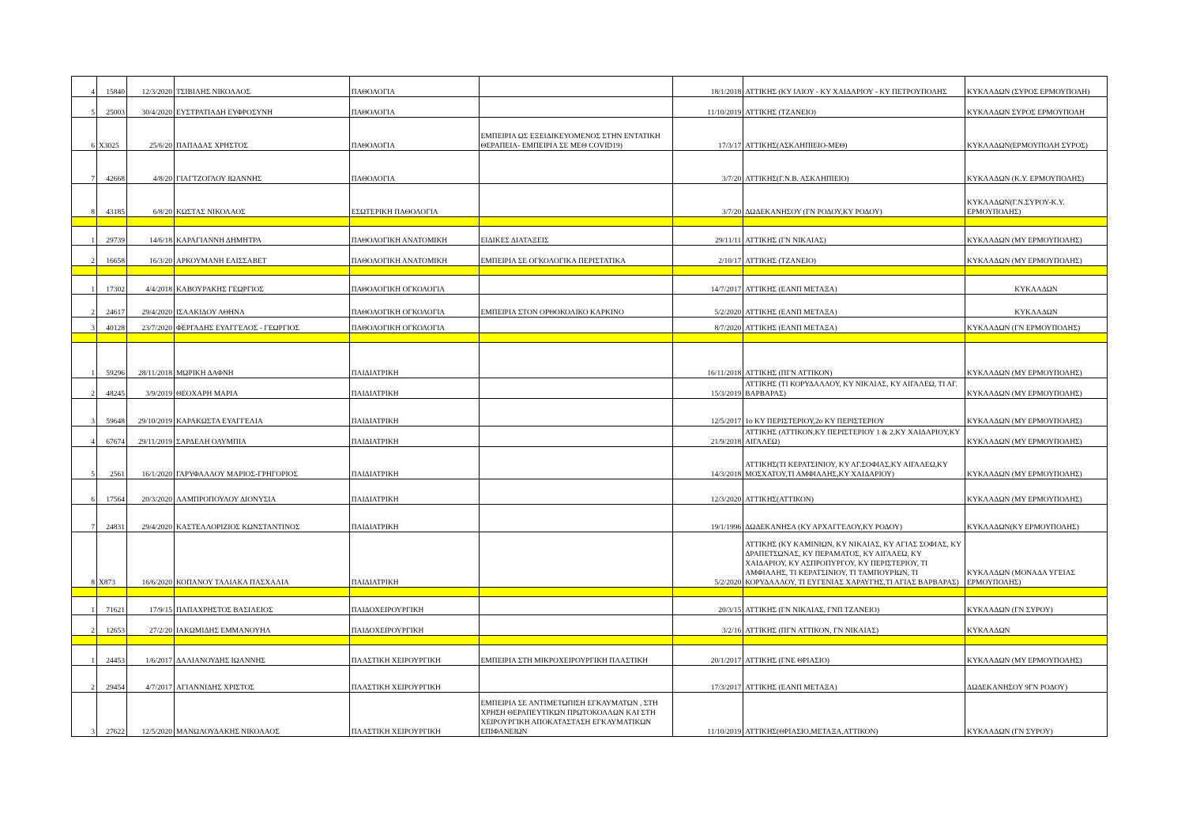| 4 | 15840 | 12/3/2020 | ΤΣΙΒΙΛΗΣ ΝΙΚΟΛΑΟΣ | ΠΑΘΟΛΟΓΙΑ | | 18/1/2018 | ΑΤΤΙΚΗΣ (ΚΥ ΙΛΙΟΥ - ΚΥ ΧΑΙΔΑΡΙΟΥ - ΚΥ ΠΕΤΡΟΥΠΟΛΗΣ | ΚΥΚΛΑΔΩΝ (ΣΥΡΟΣ ΕΡΜΟΥΠΟΛΗ) |
| 5 | 25003 | 30/4/2020 | ΕΥΣΤΡΑΤΙΑΔΗ ΕΥΦΡΟΣΥΝΗ | ΠΑΘΟΛΟΓΙΑ | | 11/10/2019 | ΑΤΤΙΚΗΣ (ΤΖΑΝΕΙΟ) | ΚΥΚΛΑΔΩΝ ΣΥΡΟΣ ΕΡΜΟΥΠΟΛΗ |
| 6 | X3025 | 25/6/20 | ΠΑΠΑΔΑΣ ΧΡΗΣΤΟΣ | ΠΑΘΟΛΟΓΙΑ | ΕΜΠΕΙΡΙΑ ΩΣ ΕΞΕΙΔΙΚΕΥΟΜΕΝΟΣ ΣΤΗΝ ΕΝΤΑΤΙΚΗ ΘΕΡΑΠΕΙΑ- ΕΜΠΕΙΡΙΑ ΣΕ ΜΕΘ COVID19) | 17/3/17 | ΑΤΤΙΚΗΣ(ΑΣΚΛΗΠΙΕΙΟ-ΜΕΘ) | ΚΥΚΛΑΔΩΝ(ΕΡΜΟΥΠΟΛΗ ΣΥΡΟΣ) |
| 7 | 42668 | 4/8/20 | ΓΙΑΓΤΖΟΓΛΟΥ ΙΩΑΝΝΗΣ | ΠΑΘΟΛΟΓΙΑ | | 3/7/20 | ΑΤΤΙΚΗΣ(Γ.Ν.Β. ΑΣΚΛΗΠΙΕΙΟ) | ΚΥΚΛΑΔΩΝ (Κ.Υ. ΕΡΜΟΥΠΟΛΗΣ) |
| 8 | 43185 | 6/8/20 | ΚΩΣΤΑΣ ΝΙΚΟΛΑΟΣ | ΕΣΩΤΕΡΙΚΗ ΠΑΘΟΛΟΓΙΑ | | 3/7/20 | ΔΩΔΕΚΑΝΗΣΟΥ (ΓΝ ΡΟΔΟΥ,ΚΥ ΡΟΔΟΥ) | ΚΥΚΛΑΔΩΝ(Γ.Ν.ΣΥΡΟΥ-Κ.Υ. ΕΡΜΟΥΠΟΛΗΣ) |
| 1 | 29739 | 14/6/18 | ΚΑΡΑΓΙΑΝΝΗ ΔΗΜΗΤΡΑ | ΠΑΘΟΛΟΓΙΚΗ ΑΝΑΤΟΜΙΚΗ | ΕΙΔΙΚΕΣ ΔΙΑΤΑΞΕΙΣ | 29/11/11 | ΑΤΤΙΚΗΣ (ΓΝ ΝΙΚΑΙΑΣ) | ΚΥΚΛΑΔΩΝ (ΜΥ ΕΡΜΟΥΠΟΛΗΣ) |
| 2 | 16658 | 16/3/20 | ΑΡΚΟΥΜΑΝΗ ΕΛΙΣΣΑΒΕΤ | ΠΑΘΟΛΟΓΙΚΗ ΑΝΑΤΟΜΙΚΗ | ΕΜΠΕΙΡΙΑ ΣΕ ΟΓΚΟΛΟΓΙΚΑ ΠΕΡΙΣΤΑΤΙΚΑ | 2/10/17 | ΑΤΤΙΚΗΣ (ΤΖΑΝΕΙΟ) | ΚΥΚΛΑΔΩΝ (ΜΥ ΕΡΜΟΥΠΟΛΗΣ) |
| 1 | 17302 | 4/4/2018 | ΚΑΒΟΥΡΑΚΗΣ ΓΕΩΡΓΙΟΣ | ΠΑΘΟΛΟΓΙΚΗ ΟΓΚΟΛΟΓΙΑ | | 14/7/2017 | ΑΤΤΙΚΗΣ (ΕΑΝΠ ΜΕΤΑΞΑ) | ΚΥΚΛΑΔΩΝ |
| 2 | 24617 | 29/4/2020 | ΙΣΑΑΚΙΔΟΥ ΑΘΗΝΑ | ΠΑΘΟΛΟΓΙΚΗ ΟΓΚΟΛΟΓΙΑ | ΕΜΠΕΙΡΙΑ ΣΤΟΝ ΟΡΘΟΚΟΛΙΚΟ ΚΑΡΚΙΝΟ | 5/2/2020 | ΑΤΤΙΚΗΣ (ΕΑΝΠ ΜΕΤΑΞΑ) | ΚΥΚΛΑΔΩΝ |
| 3 | 40128 | 23/7/2020 | ΦΕΡΓΑΔΗΣ ΕΥΑΓΓΕΛΟΣ - ΓΕΩΡΓΙΟΣ | ΠΑΘΟΛΟΓΙΚΗ ΟΓΚΟΛΟΓΙΑ | | 8/7/2020 | ΑΤΤΙΚΗΣ (ΕΑΝΠ ΜΕΤΑΞΑ) | ΚΥΚΛΑΔΩΝ (ΓΝ ΕΡΜΟΥΠΟΛΗΣ) |
| 1 | 59296 | 28/11/2018 | ΜΩΡΙΚΗ ΔΑΦΝΗ | ΠΑΙΔΙΑΤΡΙΚΗ | | 16/11/2018 | ΑΤΤΙΚΗΣ (ΠΓΝ ΑΤΤΙΚΟΝ) | ΚΥΚΛΑΔΩΝ (ΜΥ ΕΡΜΟΥΠΟΛΗΣ) |
| 2 | 48245 | 3/9/2019 | ΘΕΟΧΑΡΗ ΜΑΡΙΑ | ΠΑΙΔΙΑΤΡΙΚΗ | | 15/3/2019 | ΑΤΤΙΚΗΣ (ΤΙ ΚΟΡΥΔΑΛΛΟΥ, ΚΥ ΝΙΚΑΙΑΣ, ΚΥ ΑΙΓΑΛΕΩ, ΤΙ ΑΓ. ΒΑΡΒΑΡΑΣ) | ΚΥΚΛΑΔΩΝ (ΜΥ ΕΡΜΟΥΠΟΛΗΣ) |
| 3 | 59648 | 29/10/2019 | ΚΑΡΑΚΩΣΤΑ ΕΥΑΓΓΕΛΙΑ | ΠΑΙΔΙΑΤΡΙΚΗ | | 12/5/2017 | 1ο ΚΥ ΠΕΡΙΣΤΕΡΙΟΥ,2ο ΚΥ ΠΕΡΙΣΤΕΡΙΟΥ | ΚΥΚΛΑΔΩΝ (ΜΥ ΕΡΜΟΥΠΟΛΗΣ) |
| 4 | 67674 | 29/11/2019 | ΣΑΡΔΕΛΗ ΟΛΥΜΠΙΑ | ΠΑΙΔΙΑΤΡΙΚΗ | | 21/9/2018 | ΑΤΤΙΚΗΣ (ΑΤΤΙΚΟΝ,ΚΥ ΠΕΡΙΣΤΕΡΙΟΥ 1 & 2,ΚΥ ΧΑΙΔΑΡΙΟΥ,ΚΥ ΑΙΓΑΛΕΩ) | ΚΥΚΛΑΔΩΝ (ΜΥ ΕΡΜΟΥΠΟΛΗΣ) |
| 5 | 2561 | 16/1/2020 | ΓΑΡΥΦΑΛΛΟΥ ΜΑΡΙΟΣ-ΓΡΗΓΟΡΙΟΣ | ΠΑΙΔΙΑΤΡΙΚΗ | | 14/3/2018 | ΑΤΤΙΚΗΣ(ΤΙ ΚΕΡΑΤΣΙΝΙΟΥ, ΚΥ ΑΓ.ΣΟΦΙΑΣ,ΚΥ ΑΙΓΑΛΕΩ,ΚΥ ΜΟΣΧΑΤΟΥ,ΤΙ ΑΜΦΙΑΛΗΣ,ΚΥ ΧΑΙΔΑΡΙΟΥ) | ΚΥΚΛΑΔΩΝ (ΜΥ ΕΡΜΟΥΠΟΛΗΣ) |
| 6 | 17564 | 20/3/2020 | ΛΑΜΠΡΟΠΟΥΛΟΥ ΔΙΟΝΥΣΙΑ | ΠΑΙΔΙΑΤΡΙΚΗ | | 12/3/2020 | ΑΤΤΙΚΗΣ(ΑΤΤΙΚΟΝ) | ΚΥΚΛΑΔΩΝ (ΜΥ ΕΡΜΟΥΠΟΛΗΣ) |
| 7 | 24831 | 29/4/2020 | ΚΑΣΤΕΛΛΟΡΙΖΙΟΣ ΚΩΝΣΤΑΝΤΙΝΟΣ | ΠΑΙΔΙΑΤΡΙΚΗ | | 19/1/1996 | ΔΩΔΕΚΑΝΗΣΑ (ΚΥ ΑΡΧΑΓΓΕΛΟΥ,ΚΥ ΡΟΔΟΥ) | ΚΥΚΛΑΔΩΝ(ΚΥ ΕΡΜΟΥΠΟΛΗΣ) |
| 8 | X873 | 16/6/2020 | ΚΟΠΑΝΟΥ ΤΑΛΙΑΚΑ ΠΑΣΧΑΛΙΑ | ΠΑΙΔΙΑΤΡΙΚΗ | | 5/2/2020 | ΑΤΤΙΚΗΣ (ΚΥ ΚΑΜΙΝΙΩΝ, ΚΥ ΝΙΚΑΙΑΣ, ΚΥ ΑΓΙΑΣ ΣΟΦΙΑΣ, ΚΥ ΔΡΑΠΕΤΣΩΝΑΣ, ΚΥ ΠΕΡΑΜΑΤΟΣ, ΚΥ ΑΙΓΑΛΕΩ, ΚΥ ΧΑΙΔΑΡΙΟΥ, ΚΥ ΑΣΠΡΟΠΥΡΓΟΥ, ΚΥ ΠΕΡΙΣΤΕΡΙΟΥ, ΤΙ ΑΜΦΙΑΛΗΣ, ΤΙ ΚΕΡΑΤΣΙΝΙΟΥ, ΤΙ ΤΑΜΠΟΥΡΙΩΝ, ΤΙ ΚΟΡΥΔΑΛΛΟΥ, ΤΙ ΕΥΓΕΝΙΑΣ ΧΑΡΑΥΓΗΣ,ΤΙ ΑΓΙΑΣ ΒΑΡΒΑΡΑΣ) | ΚΥΚΛΑΔΩΝ (ΜΟΝΑΔΑ ΥΓΕΙΑΣ ΕΡΜΟΥΠΟΛΗΣ) |
| 1 | 71621 | 17/9/15 | ΠΑΠΑΧΡΗΣΤΟΣ ΒΑΣΙΛΕΙΟΣ | ΠΑΙΔΟΧΕΙΡΟΥΡΓΙΚΗ | | 20/3/15 | ΑΤΤΙΚΗΣ (ΓΝ ΝΙΚΑΙΑΣ, ΓΝΠ ΤΖΑΝΕΙΟ) | ΚΥΚΛΑΔΩΝ (ΓΝ ΣΥΡΟΥ) |
| 2 | 12653 | 27/2/20 | ΙΑΚΩΜΙΔΗΣ ΕΜΜΑΝΟΥΗΛ | ΠΑΙΔΟΧΕΙΡΟΥΡΓΙΚΗ | | 3/2/16 | ΑΤΤΙΚΗΣ (ΠΓΝ ΑΤΤΙΚΟΝ, ΓΝ ΝΙΚΑΙΑΣ) | ΚΥΚΛΑΔΩΝ |
| 1 | 24453 | 1/6/2017 | ΔΑΛΙΑΝΟΥΔΗΣ ΙΩΑΝΝΗΣ | ΠΛΑΣΤΙΚΗ ΧΕΙΡΟΥΡΓΙΚΗ | ΕΜΠΕΙΡΙΑ ΣΤΗ ΜΙΚΡΟΧΕΙΡΟΥΡΓΙΚΗ ΠΛΑΣΤΙΚΗ | 20/1/2017 | ΑΤΤΙΚΗΣ (ΓΝΕ ΘΡΙΑΣΙΟ) | ΚΥΚΛΑΔΩΝ (ΜΥ ΕΡΜΟΥΠΟΛΗΣ) |
| 2 | 29454 | 4/7/2017 | ΑΓΙΑΝΝΙΔΗΣ ΧΡΙΣΤΟΣ | ΠΛΑΣΤΙΚΗ ΧΕΙΡΟΥΡΓΙΚΗ | | 17/3/2017 | ΑΤΤΙΚΗΣ (ΕΑΝΠ ΜΕΤΑΞΑ) | ΔΩΔΕΚΑΝΗΣΟΥ 9ΓΝ ΡΟΔΟΥ) |
| 3 | 27622 | 12/5/2020 | ΜΑΝΩΛΟΥΔΑΚΗΣ ΝΙΚΟΛΑΟΣ | ΠΛΑΣΤΙΚΗ ΧΕΙΡΟΥΡΓΙΚΗ | ΕΜΠΕΙΡΙΑ ΣΕ ΑΝΤΙΜΕΤΩΠΙΣΗ ΕΓΚΑΥΜΑΤΩΝ , ΣΤΗ ΧΡΗΣΗ ΘΕΡΑΠΕΥΤΙΚΩΝ ΠΡΩΤΟΚΟΛΛΩΝ ΚΑΙ ΣΤΗ ΧΕΙΡΟΥΡΓΙΚΗ ΑΠΟΚΑΤΑΣΤΑΣΗ ΕΓΚΑΥΜΑΤΙΚΩΝ ΕΠΙΦΑΝΕΙΩΝ | 11/10/2019 | ΑΤΤΙΚΗΣ(ΘΡΙΑΣΙΟ,ΜΕΤΑΞΑ,ΑΤΤΙΚΟΝ) | ΚΥΚΛΑΔΩΝ (ΓΝ ΣΥΡΟΥ) |